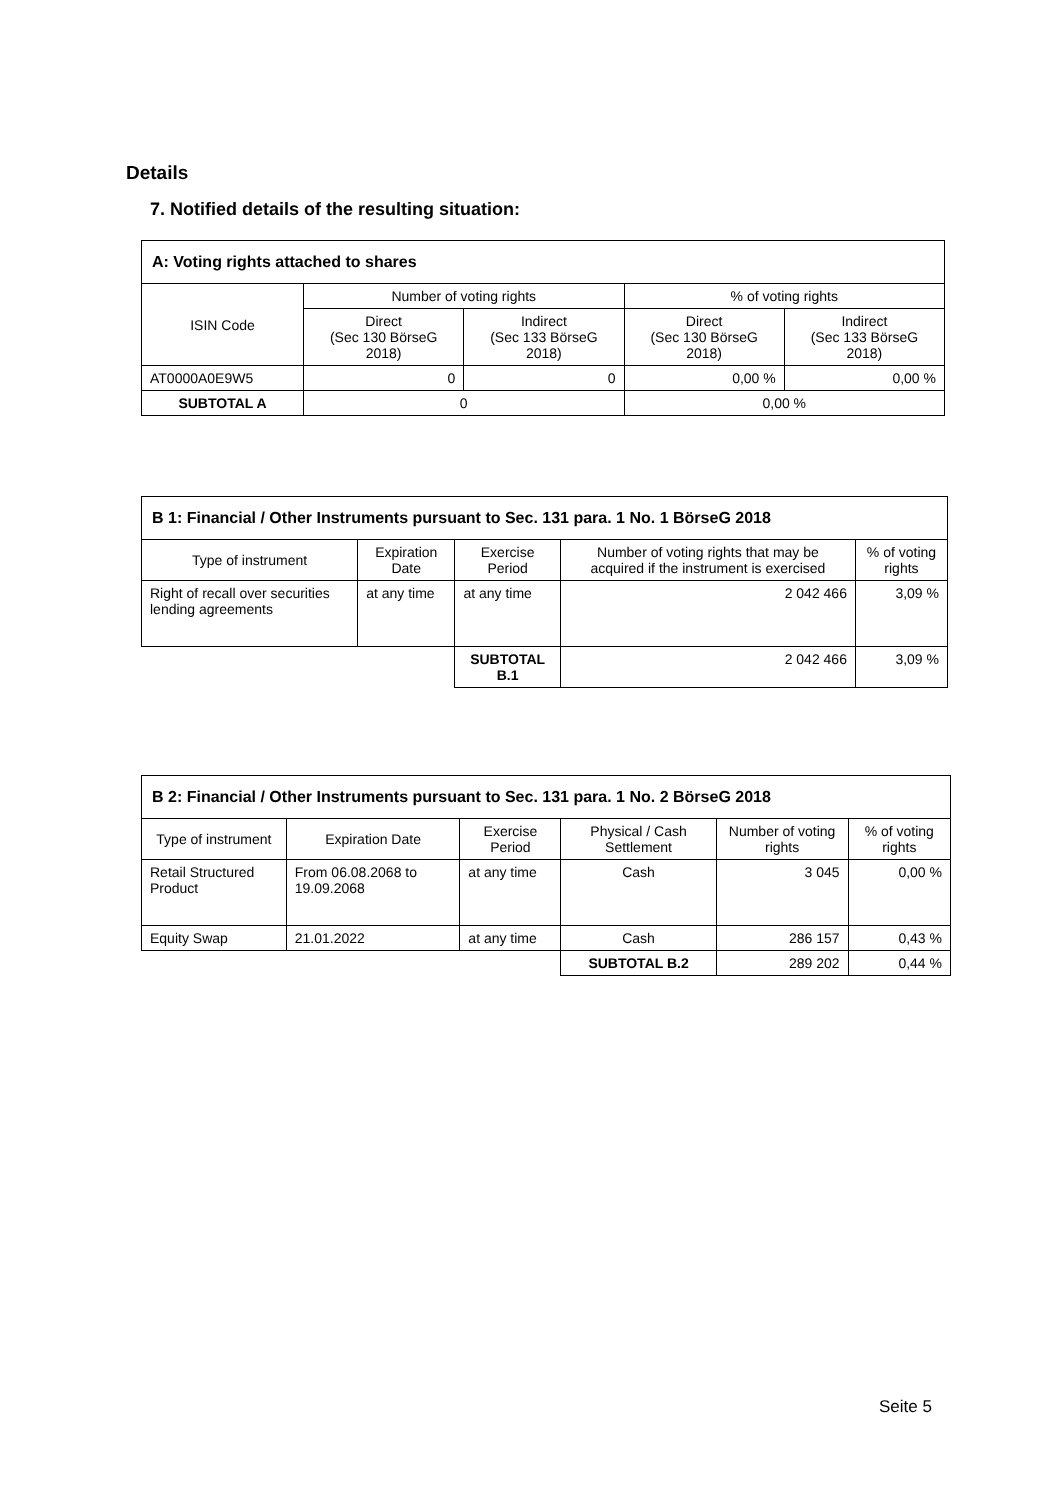Details
7. Notified details of the resulting situation:
| A: Voting rights attached to shares | | | | |
| ISIN Code | Number of voting rights | | % of voting rights | |
| | Direct (Sec 130 BörseG 2018) | Indirect (Sec 133 BörseG 2018) | Direct (Sec 130 BörseG 2018) | Indirect (Sec 133 BörseG 2018) |
| AT0000A0E9W5 | 0 | 0 | 0,00 % | 0,00 % |
| SUBTOTAL A | 0 | | 0,00 % | |
| B 1: Financial / Other Instruments pursuant to Sec. 131 para. 1 No. 1 BörseG 2018 | | | | |
| Type of instrument | Expiration Date | Exercise Period | Number of voting rights that may be acquired if the instrument is exercised | % of voting rights |
| Right of recall over securities lending agreements | at any time | at any time | 2 042 466 | 3,09 % |
| | | SUBTOTAL B.1 | 2 042 466 | 3,09 % |
| B 2: Financial / Other Instruments pursuant to Sec. 131 para. 1 No. 2 BörseG 2018 | | | | | |
| Type of instrument | Expiration Date | Exercise Period | Physical / Cash Settlement | Number of voting rights | % of voting rights |
| Retail Structured Product | From 06.08.2068 to 19.09.2068 | at any time | Cash | 3 045 | 0,00 % |
| Equity Swap | 21.01.2022 | at any time | Cash | 286 157 | 0,43 % |
| | | | SUBTOTAL B.2 | 289 202 | 0,44 % |
Seite 5